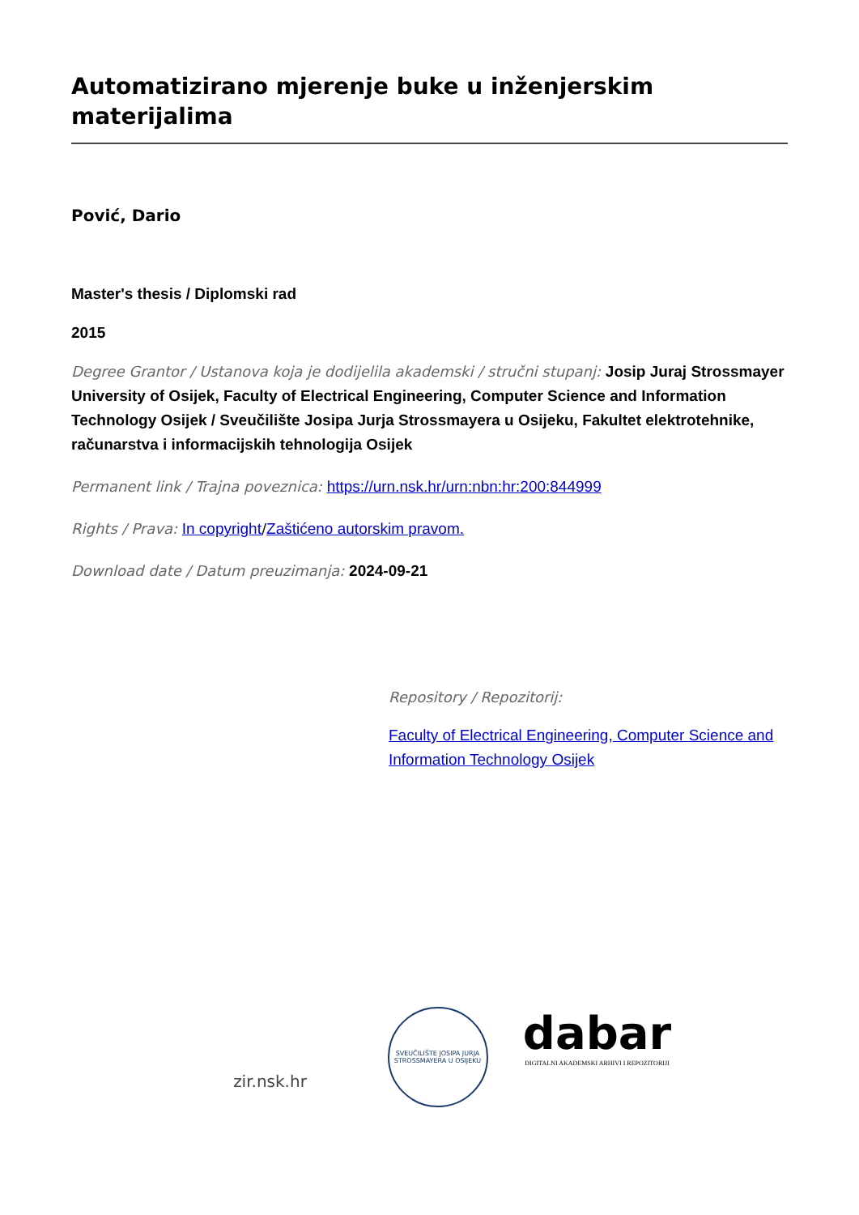Automatizirano mjerenje buke u inženjerskim materijalima
Pović, Dario
Master's thesis / Diplomski rad
2015
Degree Grantor / Ustanova koja je dodijelila akademski / stručni stupanj: Josip Juraj Strossmayer University of Osijek, Faculty of Electrical Engineering, Computer Science and Information Technology Osijek / Sveučilište Josipa Jurja Strossmayera u Osijeku, Fakultet elektrotehnike, računarstva i informacijskih tehnologija Osijek
Permanent link / Trajna poveznica: https://urn.nsk.hr/urn:nbn:hr:200:844999
Rights / Prava: In copyright/Zaštićeno autorskim pravom.
Download date / Datum preuzimanja: 2024-09-21
Repository / Repozitorij:
Faculty of Electrical Engineering, Computer Science and Information Technology Osijek
zir.nsk.hr
SVEUČILIŠTE JOSIPA JURJA STROSSMAYERA U OSIJEKU
dabar
DIGITALNI AKADEMSKI ARHIVI I REPOZITORIJI